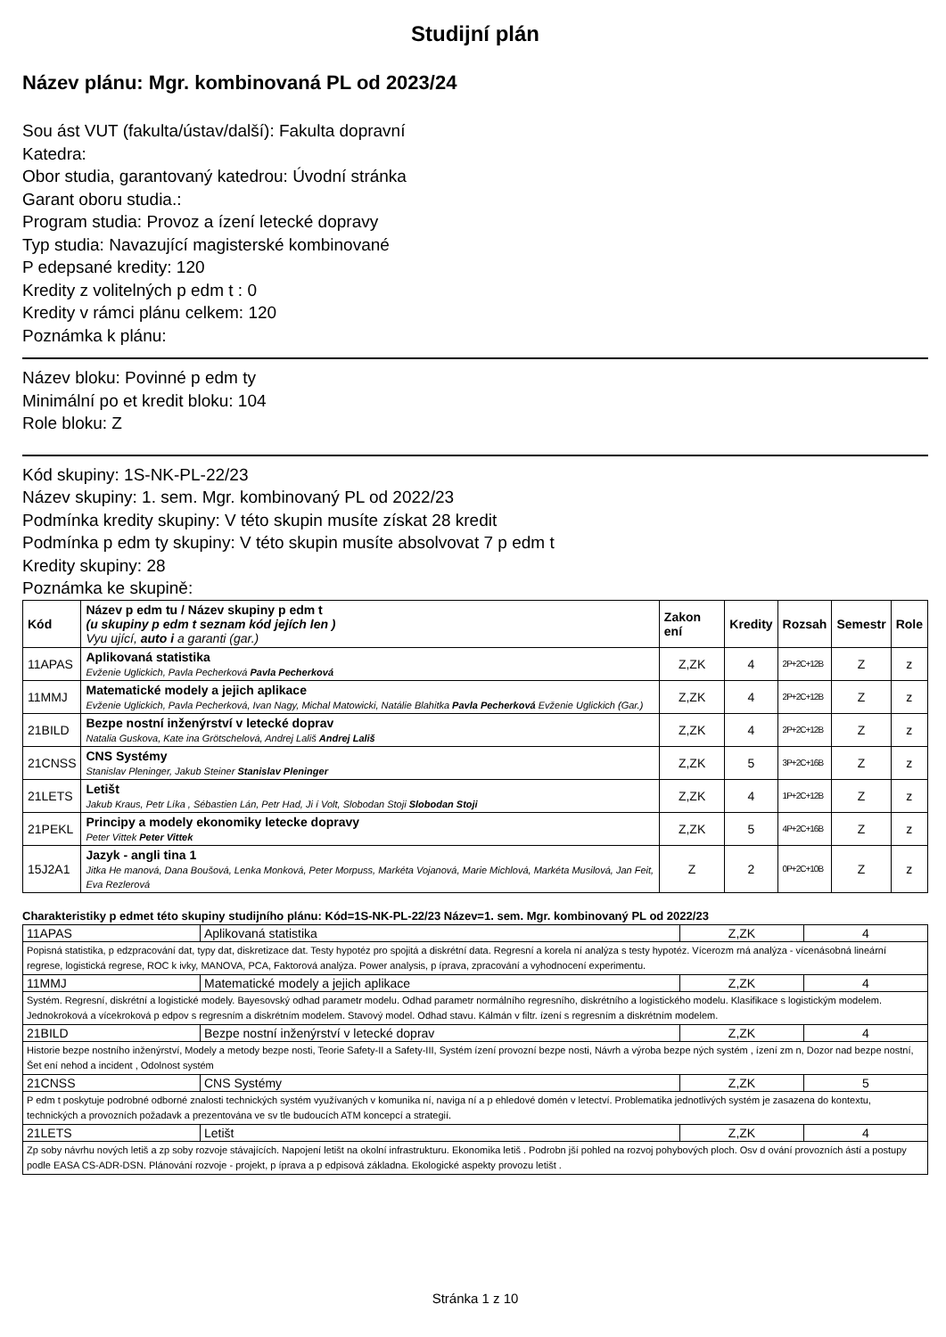Studijní plán
Název plánu: Mgr. kombinovaná PL od 2023/24
Sou ást VUT (fakulta/ústav/další): Fakulta dopravní
Katedra:
Obor studia, garantovaný katedrou: Úvodní stránka
Garant oboru studia.:
Program studia: Provoz a ízení letecké dopravy
Typ studia: Navazující magisterské kombinované
P edepsané kredity: 120
Kredity z volitelných p edm t : 0
Kredity v rámci plánu celkem: 120
Poznámka k plánu:
Název bloku: Povinné p edm ty
Minimální po et kredit bloku: 104
Role bloku: Z
Kód skupiny: 1S-NK-PL-22/23
Název skupiny: 1. sem. Mgr. kombinovaný PL od 2022/23
Podmínka kredity skupiny: V této skupin musíte získat 28 kredit
Podmínka p edm ty skupiny: V této skupin musíte absolvovat 7 p edm t
Kredity skupiny: 28
Poznámka ke skupině:
| Kód | Název p edm tu / Název skupiny p edm t (u skupiny p edm t seznam kód jejích len ) Vyu ující, auto i a garanti (gar.) | Zakon ení | Kredity | Rozsah | Semestr | Role |
| --- | --- | --- | --- | --- | --- | --- |
| 11APAS | Aplikovaná statistika Evženie Uglickich, Pavla Pecherková Pavla Pecherková | Z,ZK | 4 | 2P+2C+12B | Z | z |
| 11MMJ | Matematické modely a jejich aplikace Evženie Uglickich, Pavla Pecherková, Ivan Nagy, Michal Matowicki, Natálie Blahitka Pavla Pecherková Evženie Uglickich (Gar.) | Z,ZK | 4 | 2P+2C+12B | Z | z |
| 21BILD | Bezpe nostní inženýrství v letecké doprav Natalia Guskova, Kate ina Grötschelová, Andrej Lališ Andrej Lališ | Z,ZK | 4 | 2P+2C+12B | Z | z |
| 21CNSS | CNS Systémy Stanislav Pleninger, Jakub Steiner Stanislav Pleninger | Z,ZK | 5 | 3P+2C+16B | Z | z |
| 21LETS | Letišt Jakub Kraus, Petr Líka , Sébastien Lán, Petr Had, Ji í Volt, Slobodan Stoji Slobodan Stoji | Z,ZK | 4 | 1P+2C+12B | Z | z |
| 21PEKL | Principy a modely ekonomiky letecke dopravy Peter Vittek Peter Vittek | Z,ZK | 5 | 4P+2C+16B | Z | z |
| 15J2A1 | Jazyk - angli tina 1 Jitka He manová, Dana Boušová, Lenka Monková, Peter Morpuss, Markéta Vojanová, Marie Michlová, Markéta Musilová, Jan Feit, Eva Rezlerová | Z | 2 | 0P+2C+10B | Z | z |
Charakteristiky p edmet této skupiny studijního plánu: Kód=1S-NK-PL-22/23 Název=1. sem. Mgr. kombinovaný PL od 2022/23
| 11APAS | Aplikovaná statistika | Z,ZK | 4 |
| Popisná statistika, p edzpracování dat, typy dat, diskretizace dat. Testy hypotéz pro spojitá a diskrétní data. Regresní a korela ní analýza s testy hypotéz. Vícerozm rná analýza - vícenásobná lineární regrese, logistická regrese, ROC k ivky, MANOVA, PCA, Faktorová analýza. Power analysis, p íprava, zpracování a vyhodnocení experimentu. | | | |
| 11MMJ | Matematické modely a jejich aplikace | Z,ZK | 4 |
| Systém. Regresní, diskrétní a logistické modely. Bayesovský odhad parametr modelu. Odhad parametr normálního regresního, diskrétního a logistického modelu. Klasifikace s logistickým modelem. Jednokroková a vícekroková p edpov s regresním a diskrétním modelem. Stavový model. Odhad stavu. Kálmán v filtr. ízení s regresním a diskrétním modelem. | | | |
| 21BILD | Bezpe nostní inženýrství v letecké doprav | Z,ZK | 4 |
| Historie bezpe nostního inženýrství, Modely a metody bezpe nosti, Teorie Safety-II a Safety-III, Systém ízení provozní bezpe nosti, Návrh a výroba bezpe ných systém , ízení zm n, Dozor nad bezpe nostní, Šet ení nehod a incident , Odolnost systém | | | |
| 21CNSS | CNS Systémy | Z,ZK | 5 |
| P edm t poskytuje podrobné odborné znalosti technických systém využívaných v komunika ní, naviga ní a p ehledové domén v letectví. Problematika jednotlivých systém je zasazena do kontextu, technických a provozních požadavk a prezentována ve sv tle budoucích ATM koncepcí a strategií. | | | |
| 21LETS | Letišt | Z,ZK | 4 |
| Zp soby návrhu nových letiš a zp soby rozvoje stávajících. Napojení letišt na okolní infrastrukturu. Ekonomika letiš . Podrobn jší pohled na rozvoj pohybových ploch. Osv d ování provozních ástí a postupy podle EASA CS-ADR-DSN. Plánování rozvoje - projekt, p íprava a p edpisová základna. Ekologické aspekty provozu letišt . | | | |
Stránka 1 z 10